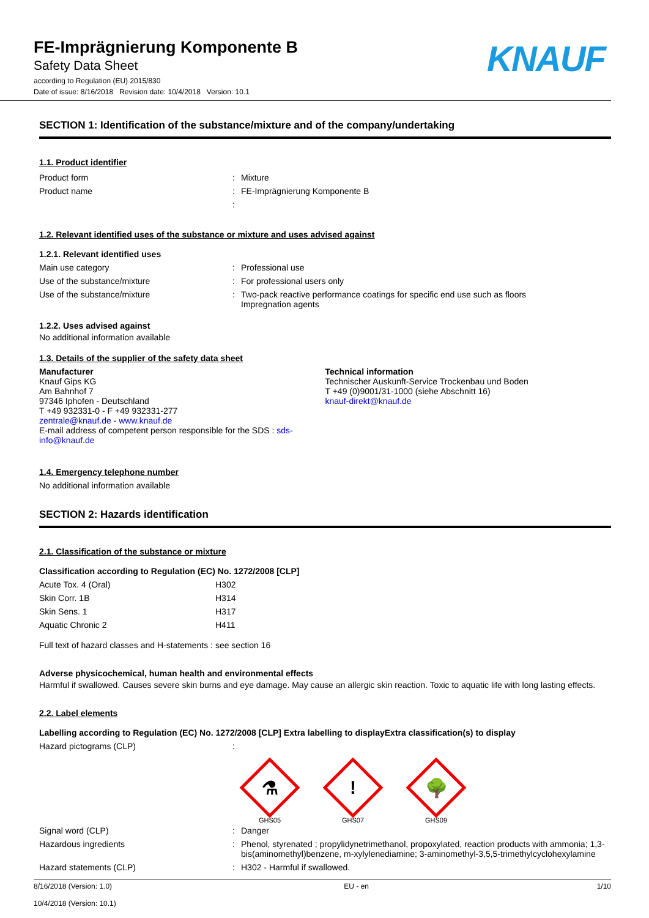FE-Imprägnierung Komponente B
Safety Data Sheet
according to Regulation (EU) 2015/830
Date of issue: 8/16/2018 Revision date: 10/4/2018 Version: 10.1
KNAUF
SECTION 1: Identification of the substance/mixture and of the company/undertaking
1.1. Product identifier
| Product form | : | Mixture |
| Product name | : | FE-Imprägnierung Komponente B |
| | : | |
1.2. Relevant identified uses of the substance or mixture and uses advised against
1.2.1. Relevant identified uses
| Main use category | : | Professional use |
| Use of the substance/mixture | : | For professional users only |
| Use of the substance/mixture | : | Two-pack reactive performance coatings for specific end use such as floors Impregnation agents |
1.2.2. Uses advised against
No additional information available
1.3. Details of the supplier of the safety data sheet
Manufacturer
Knauf Gips KG
Am Bahnhof 7
97346 Iphofen - Deutschland
T +49 932331-0 - F +49 932331-277
zentrale@knauf.de - www.knauf.de
E-mail address of competent person responsible for the SDS : sds-info@knauf.de
Technical information
Technischer Auskunft-Service Trockenbau und Boden
T +49 (0)9001/31-1000 (siehe Abschnitt 16)
knauf-direkt@knauf.de
1.4. Emergency telephone number
No additional information available
SECTION 2: Hazards identification
2.1. Classification of the substance or mixture
Classification according to Regulation (EC) No. 1272/2008 [CLP]
| Acute Tox. 4 (Oral) | H302 |
| Skin Corr. 1B | H314 |
| Skin Sens. 1 | H317 |
| Aquatic Chronic 2 | H411 |
Full text of hazard classes and H-statements : see section 16
Adverse physicochemical, human health and environmental effects
Harmful if swallowed. Causes severe skin burns and eye damage. May cause an allergic skin reaction. Toxic to aquatic life with long lasting effects.
2.2. Label elements
Labelling according to Regulation (EC) No. 1272/2008 [CLP] Extra labelling to displayExtra classification(s) to display
| Hazard pictograms (CLP) | : | |
⚗
GHS05
!
GHS07
🌳
GHS09
| Signal word (CLP) | : | Danger |
| Hazardous ingredients | : | Phenol, styrenated ; propylidynetrimethanol, propoxylated, reaction products with ammonia; 1,3-bis(aminomethyl)benzene, m-xylylenediamine; 3-aminomethyl-3,5,5-trimethylcyclohexylamine |
| Hazard statements (CLP) | : | H302 - Harmful if swallowed. |
8/16/2018 (Version: 1.0)
10/4/2018 (Version: 10.1)
EU - en 1/10